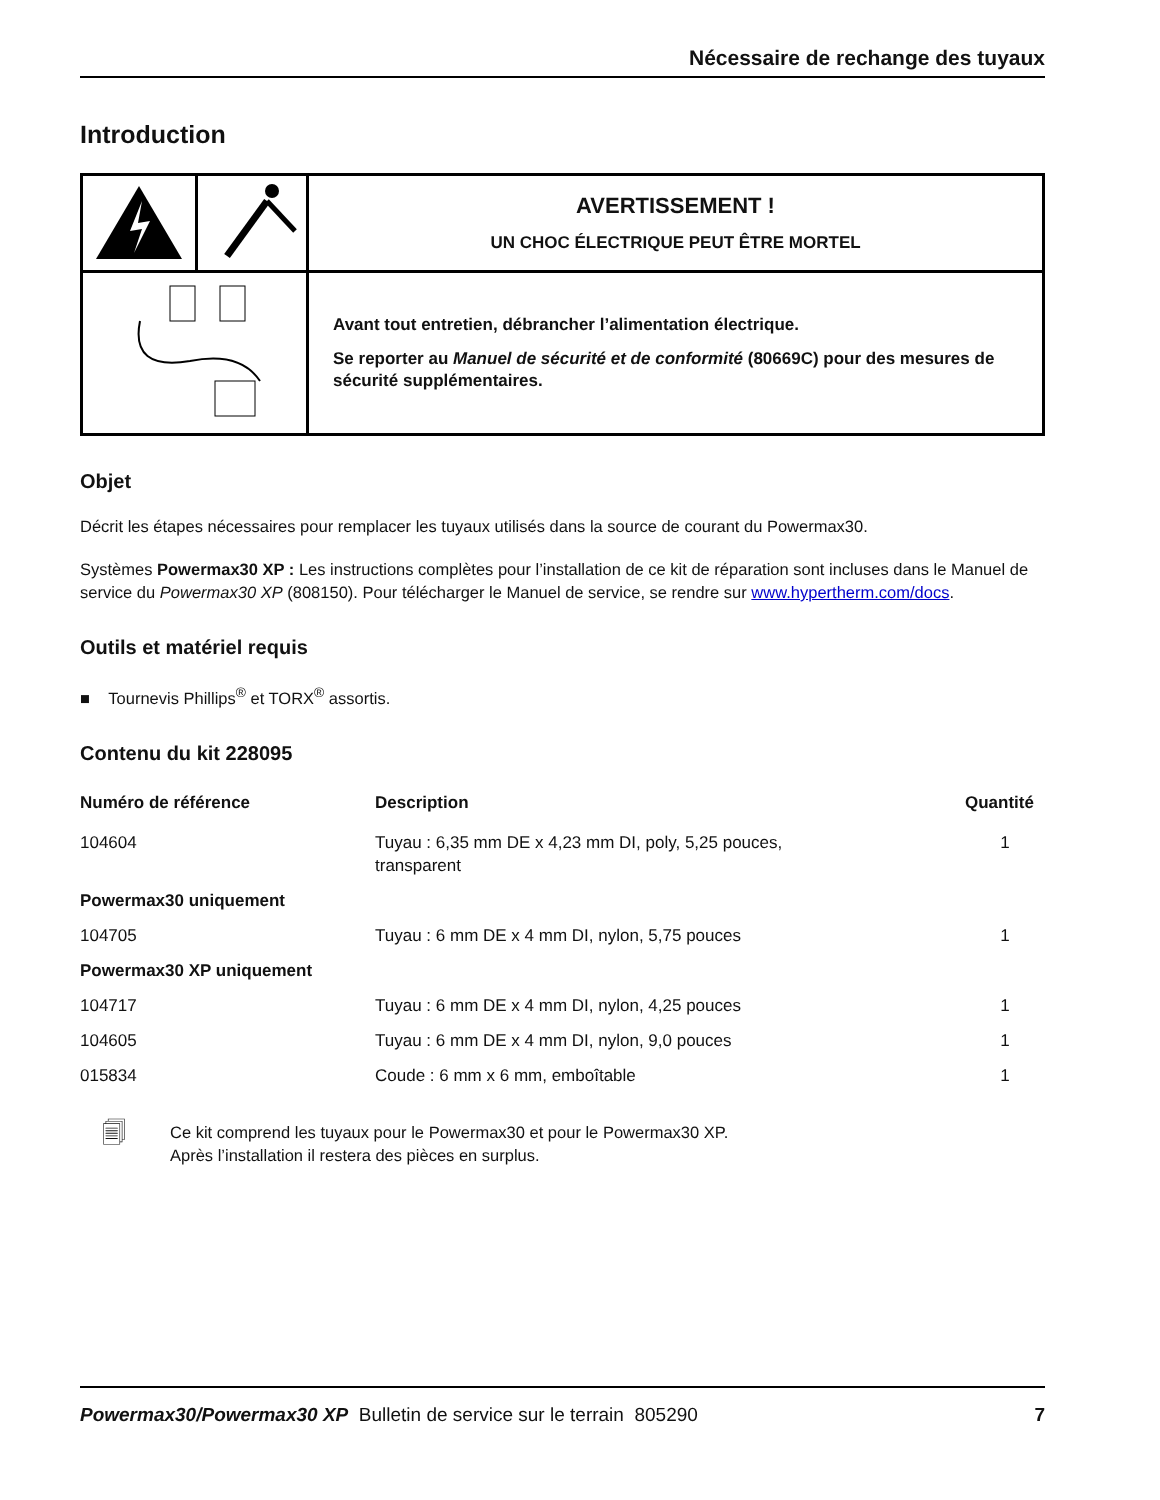Nécessaire de rechange des tuyaux
Introduction
| | | AVERTISSEMENT ! UN CHOC ÉLECTRIQUE PEUT ÊTRE MORTEL |
| | | Avant tout entretien, débrancher l’alimentation électrique. Se reporter au Manuel de sécurité et de conformité (80669C) pour des mesures de sécurité supplémentaires. |
Objet
Décrit les étapes nécessaires pour remplacer les tuyaux utilisés dans la source de courant du Powermax30.
Systèmes Powermax30 XP : Les instructions complètes pour l’installation de ce kit de réparation sont incluses dans le Manuel de service du Powermax30 XP (808150). Pour télécharger le Manuel de service, se rendre sur www.hypertherm.com/docs.
Outils et matériel requis
■ Tournevis Phillips<sup>®</sup> et TORX<sup>®</sup> assortis.
Contenu du kit 228095
| Numéro de référence | Description | Quantité |
| --- | --- | --- |
| 104604 | Tuyau : 6,35 mm DE x 4,23 mm DI, poly, 5,25 pouces, transparent | 1 |
| Powermax30 uniquement | | |
| 104705 | Tuyau : 6 mm DE x 4 mm DI, nylon, 5,75 pouces | 1 |
| Powermax30 XP uniquement | | |
| 104717 | Tuyau : 6 mm DE x 4 mm DI, nylon, 4,25 pouces | 1 |
| 104605 | Tuyau : 6 mm DE x 4 mm DI, nylon, 9,0 pouces | 1 |
| 015834 | Coude : 6 mm x 6 mm, emboîtable | 1 |
🗐
Ce kit comprend les tuyaux pour le Powermax30 et pour le Powermax30 XP.
Après l’installation il restera des pièces en surplus.
Powermax30/Powermax30 XP Bulletin de service sur le terrain 805290 7